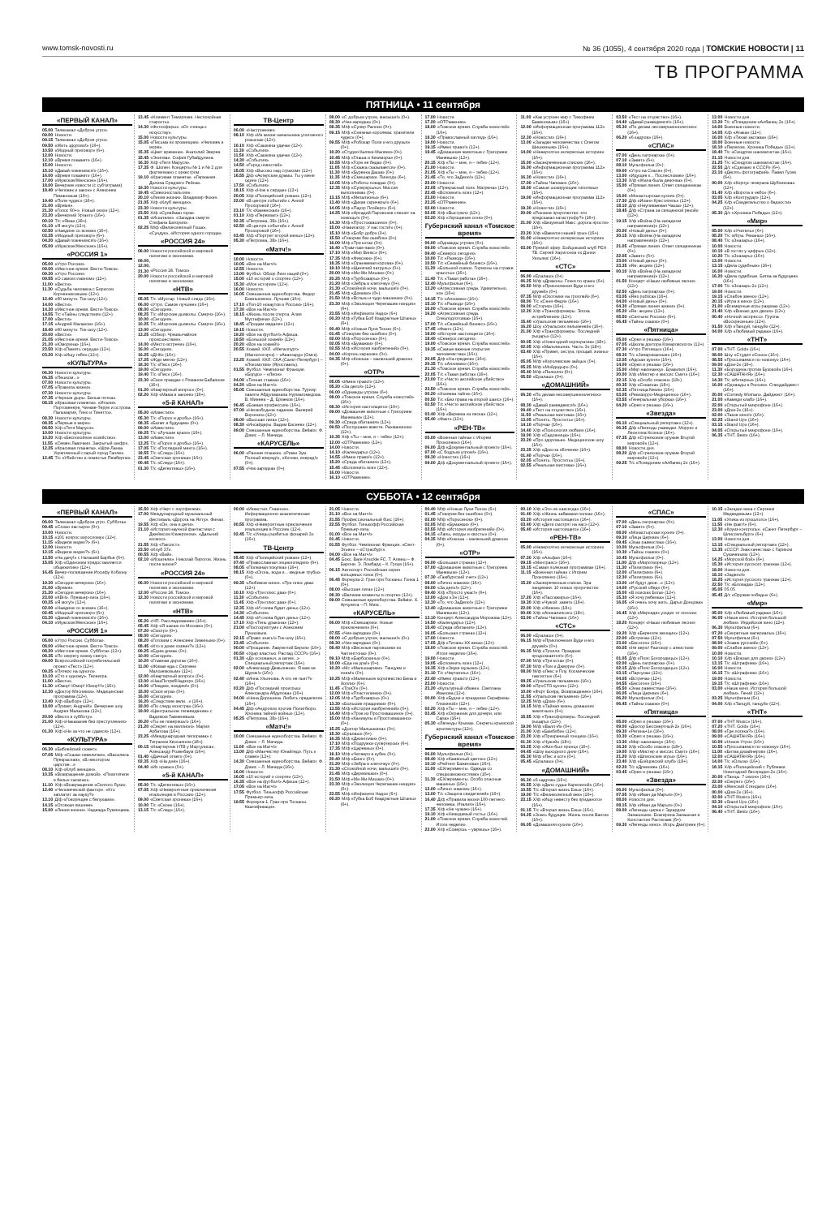www.tomsk-novosti.ru № 36 (1055), 4 сентября 2020 года | ТОМСКИЕ НОВОСТИ | 11
ТВ ПРОГРАММА
ПЯТНИЦА • 11 сентября
«ПЕРВЫЙ КАНАЛ»
05.00 Телеканал «Доброе утро».
09.00 Новости.
09.15 Телеканал «Доброе утро».
09.50 «Жить здорово!» (16+).
10.50 «Модный приговор» (6+).
12.00 Новости.
12.10 «Время покажет» (16+).
15.00 Новости.
15.10 «Давай поженимся!» (16+).
16.00 «Время покажет» (16+).
17.00 «Мужское/Женское» (16+).
18.00 Вечерние новости (с субтитрами).
18.40 «Человек и закон» с Алексеем Пимановым (16+).
19.40 «Поле чудес» (16+).
21.00 «Время».
21.30 «Голос 60+». Новый сезон (12+).
23.20 «Вечерний Ургант» (16+).
00.10 Т/с «Яма» (18+).
01.10 «Я могу!» (12+).
02.50 «Наедине со всеми» (16+).
03.35 «Модный приговор» (6+).
04.20 «Давай поженимся!» (16+).
05.00 «Мужское/Женское» (16+).
«РОССИЯ 1»
05.00 «Утро России».
09.00 «Местное время. Вести-Томск».
09.30 «Утро России».
09.55 «О самом главном» (12+).
11.00 «Вести».
11.30 «Судьба человека с Борисом Корчевниковым» (12+).
12.40 «60 минут». Ток-шоу (12+).
14.00 «Вести».
14.30 «Местное время. Вести-Томск».
14.55 Т/с «Тайны следствия» (12+).
17.00 «Вести».
17.15 «Андрей Малахов» (16+).
18.40 «60 минут». Ток-шоу (12+).
20.00 «Вести».
21.05 «Местное время. Вести-Томск».
21.20 «Юморина» (16+).
23.50 Х/ф «Память сердца» (12+).
03.20 Х/ф «Ищу тебя» (12+).
«КУЛЬТУРА»
06.30 Новости культуры.
06.35 «Пешком...»
07.00 Новости культуры.
07.05 «Правила жизни».
07.30 Новости культуры.
07.35 «Черные дыры. Белые пятна».
08.15 «Красивая планета». «Италия. Портовенере, Чинкве-Терре и острова Пальмария, Тино и Тинетто».
08.30 Новости культуры.
08.35 «Первые в мире».
08.50 Х/ф «Тетя Маруся».
10.00 Новости культуры.
10.20 Х/ф «Беспокойное хозяйство».
11.55 «Семен Лавочкин. Закрытый шифр».
12.25 «Красивая планета». «Шри-Ланка. Укрепленный старый город Галле».
12.45 Т/с «Убийство в поместье Пемберли».
13.45 «Климент Тимирязев. Неспокойная старость».
14.30 «Фотосферы». «От глянца к искусству».
15.00 Новости культуры.
15.05 «Письма из провинции». «Человек и море».
15.35 «Цвет времени». Анатолий Зверев.
15.45 «Энигма». София Губайдулина.
16.30 Х/ф «Тетя Маруся».
17.35 Ф. Шопен. Концерты № 1 и № 2 для фортепиано с оркестром.
19.10 «Красивая планета». «Германия. Долина Среднего Рейна».
19.30 Новости культуры.
19.45 «Смехоностальгия».
20.10 «Линия жизни». Владимир Фокин.
21.05 Х/ф «Клуб женщин».
23.30 Новости культуры.
23.50 Х/ф «Сулейман гора».
01.35 «Искатели». «Загадка смерти Стефана Батория».
02.25 М/ф «Великолепный Гоша», «Сундук», «История одного города».
«РОССИЯ 24»
06.00 Новости российской и мировой политики и экономики.
09.00, 12.00, 21.30 «Россия 24. Томск».
20.00 Новости российской и мировой политики и экономики.
«НТВ»
05.05 Т/с «Мухтар. Новый след» (16+).
06.00 «Утро. Самое лучшее» (16+).
08.00 «Сегодня».
08.25 Т/с «Морские дьяволы. Смерч» (16+).
10.00 «Сегодня».
10.25 Т/с «Морские дьяволы. Смерч» (16+).
13.00 «Сегодня».
13.25 «Обзор. Чрезвычайное происшествие».
14.00 «Место встречи» (16+).
16.00 «Сегодня».
16.25 «ДНК» (16+).
17.25 «Жди меня» (12+).
18.30 Т/с «Пес» (16+).
19.00 «Сегодня».
19.40 Т/с «Пес» (16+).
23.30 «Своя правда» с Романом Бабаяном (16+).
01.20 «Квартирный вопрос» (0+).
02.20 Х/ф «Мама в законе» (16+).
«5-й КАНАЛ»
05.00 «Известия».
05.30 Т/с «Порох и дробь» (16+).
08.35 «Билет в будущее» (0+).
09.00 «Известия».
09.25 Т/с «Лучшие враги» (16+).
13.00 «Известия».
13.25 Т/с «Порох и дробь» (16+).
17.05 Т/с «Последний мент» (16+).
18.55 Т/с «След» (16+).
23.45 «Светская хроника» (16+).
00.45 Т/с «След» (16+).
01.30 Т/с «Детективы» (16+).
ТВ-Центр
06.00 «Настроение».
08.10 Х/ф «Из жизни начальника уголовного розыска» (12+).
10.10 Х/ф «Сашкина удача» (12+).
11.30 «События».
11.50 Х/ф «Сашкина удача» (12+).
14.30 «События».
14.50 «Город новостей».
15.05 Х/ф «Высоко над страхом» (12+).
16.55 Д/ф «Актерские драмы. Ты у меня один» (12+).
17.50 «События».
18.15 Х/ф «Нож в сердце» (12+).
20.05 Х/ф «Полицейский роман» (12+).
22.00 «В центре событий» с Анной Прохоровой (16+).
23.10 Т/с «Каменская» (16+).
01.10 Х/ф «Перехват» (12+).
02.35 «Петровка, 38» (16+).
02.50 «В центре событий» с Анной Прохоровой (16+).
03.45 Х/ф «Портрет второй жены» (12+).
05.30 «Петровка, 38» (16+).
«Матч!»
10.00 Новости.
10.05 «Все на Матч!»
12.55 Новости.
13.00 Футбол. Обзор Лиги наций (0+).
15.00 «10 историй о спорте» (12+).
15.30 «Моя история» (12+).
16.00 Новости.
16.05 Смешанные единоборства. Федор Емельяненко. Лучшее (16+).
17.10 «Топ-10 нокаутов в России» (16+).
17.30 «Все на Матч!»
18.15 «Жизнь после спорта. Алия Мустафина» (12+).
18.45 «Продам медали» (12+).
19.15 Новости.
19.20 «Все на футбол!» Афиша.
19.50 «Большой хоккей» (12+).
20.20 «Все на хоккей!»
20.55 Хоккей. КХЛ. «Металлург» (Магнитогорск) – «Авангард» (Омск).
23.25 Хоккей. КХЛ. СКА (Санкт-Петербург) – «Локомотив» (Ярославль).
01.55 Футбол. Чемпионат Франции. «Бордо» – «Лион».
04.00 «Точная ставка» (16+).
04.20 «Все на Матч!»
05.05 Смешанные единоборства. Турнир памяти Абдулманапа Нурмагомедова. В. Минеев – Д. Ермеков (16+).
06.45 «Боевая профессия» (16+).
07.00 «Несвободное падение. Валерий Воронин» (12+).
08.00 «Высшая лига» (12+).
08.30 «Инсайдеры. Вадим Евсеев» (12+).
09.00 Смешанные единоборства. Bellator. Ф. Дэвис – Л. Мачида.
«КАРУСЕЛЬ»
06.00 «Ранние пташки». «Рикки Зум. Полный вперед!», «Котики, вперед!» (0+).
07.55 «Чик-зарядка» (0+).
08.00 «С добрым утром, малыши!» (0+).
08.30 «Чик-зарядка» (0+).
08.35 М/ф «Супер Ралли» (0+).
09.15 М/ф «Снежная королева: хранители чудес» (0+).
09.55 М/ф «Робокар Поли и его друзья» (0+).
10.20 «Студия Каляки-Маляки» (0+).
10.45 М/ф «Глаша и Кикимора» (0+).
10.55 М/ф «Горе не беда» (0+).
11.05 М/ф «Сказка сказывается» (0+).
11.30 М/ф «Буренка Даша» (0+).
11.35 М/ф «Смешарики. Пинкод» (6+).
12.05 М/ф «Роботы-поезда» (0+).
12.35 М/ф «Суперкрылья. Миссия выполнима» (0+).
13.15 М/ф «Металионы» (6+).
13.40 М/ф «Дикие скричеры!» (6+).
14.05 М/ф «Пауэр Плэйерс» (6+).
14.25 М/ф «Аркадий Паровозов спешит на помощь!» (0+).
14.30 М/ф «Простоквашино» (0+).
15.00 «Навигатор. У нас гости!» (0+).
15.10 М/ф «Бобр добр» (0+).
15.50 «Говорим без ошибок» (0+).
16.00 М/ф «Три кота» (0+).
16.40 «Трам-пам-пам» (0+).
17.10 М/ф «Мир Винкс» (6+).
17.35 М/ф «Фиксики» (0+).
18.35 М/ф «Оранжевая корова» (0+).
19.10 М/ф «Щенячий патруль» (0+).
20.00 М/ф «Ми-Ми-Мишки» (0+).
20.25 М/ф «Турбозавры» (0+).
21.20 М/ф «Зебра в клеточку» (0+).
21.30 «Спокойной ночи, малыши!» (0+).
21.45 М/ф «Домики» (0+).
21.50 М/ф «Вспыш и чудо-машинки» (0+).
23.30 М/ф «Эволюция Черепашек-ниндзя» (6+).
23.55 М/ф «Инфинити Надо» (6+).
00.20 М/ф «Губка Боб Квадратные Штаны» (6+).
00.40 М/ф «Новые Луни Тюнз» (6+).
01.45 «Говорим без ошибок» (0+).
02.00 М/ф «Поросенок» (0+).
02.05 М/ф «Бумажки» (0+).
02.55 М/ф «История изобретений» (0+).
04.00 «Король караоке» (0+).
04.35 М/ф «Кокоша – маленький дракон» (0+).
«ОТР»
05.05 «Имею право!» (12+).
05.20 «За дело!» (12+).
06.00 «Однажды утром» (6+).
08.00 «Томское время. Служба новостей» (16+).
08.30 «История настоящего» (16+).
09.00 «Домашние животные с Григорием Маневым» (12+).
09.30 «Среда обитания» (12+).
09.50 «Послушаем вместе. Рахманинов» (12+).
10.35 Х/ф «Ты – мне, я – тебе» (12+).
12.00 «ОТРажение» (12+).
14.00 Новости.
14.10 «Календарь» (12+).
14.55 «Имею право!» (12+).
15.20 «Среда обитания» (12+).
15.45 «Вспомнить все» (12+).
16.00 Новости.
16.10 «ОТРажение».
17.00 Новости.
17.20 «ОТРажение».
18.00 «Томское время. Служба новостей» (16+).
18.30 «Православный взгляд» (16+).
19.00 Новости.
19.15 «Имею право!» (12+).
19.45 «Домашние животные с Григорием Маневым» (12+).
20.15 Х/ф «Ты – мне, я – тебе» (12+).
21.00 Новости.
21.05 Х/ф «Ты – мне, я – тебе» (12+).
21.45 «То, что ЗаДело!» (12+).
22.00 Новости.
22.05 «Прекрасный полк. Матрена» (12+).
22.45 «Вспомнить все» (12+).
23.00 Новости.
23.25 «ОТРажение».
02.00 Новости.
02.05 Х/ф «Выстрел» (12+).
03.20 Х/ф «Укрощение огня» (0+).
Губернский канал «Томское время»
06.00 «Однажды утром» (6+).
09.00 «Томское время. Служба новостей».
09.40 «Северск сегодня».
10.00 Т/с «Развод» (16+).
10.50 Т/с «Семейный бизнес» (16+).
11.20 «Большой скачок. Гормоны на страже красоты» (16+).
11.40 Т/с «Такая работа» (16+).
12.40 Мультфильм (6+).
13.20 «Агрессивная среда. Удивительно, но» (16+).
14.15 Т/с «Алхимик» (16+).
15.10 Т/с «Развод» (16+).
16.00 «Томское время. Служба новостей».
16.20 «Агрессивная среда. Спецподготовка» (16+).
17.00 Т/с «Семейный бизнес» (16+).
17.45 «Факт» (12+).
18.00 «История настоящего» (16+).
18.40 «Северск сегодня».
19.00 «Томское время. Служба новостей».
19.35 «Самые важные открытия человечества» (16+).
20.05 Д/ф «На пределе» (16+).
20.35 Т/с «Алхимик» (16+).
21.30 «Томское время. Служба новостей».
22.05 Т/с «Такая работа» (16+).
23.00 Т/с «Чисто английское убийство» (16+).
23.50 «Томское время. Служба новостей».
00.20 «Хозяева тайги» (16+).
00.50 Т/с «Без права на второй шанс» (16+).
02.50 Т/с «Чисто английское убийство» (16+).
03.40 Х/ф «Веревка из песка» (12+).
05.40 «Факт» (12+).
«РЕН-ТВ»
05.00 «Военная тайна» с Игорем Прокопенко (16+).
06.00 Д/ф «Документальный проект» (16+).
07.00 «С бодрым утром!» (16+).
08.30 «Новости» (16+).
09.00 Д/ф «Документальный проект» (16+).
11.00 «Как устроен мир с Тимофеем Баженовым» (16+).
12.00 «Информационная программа 112» (16+).
12.30 «Новости» (16+).
13.00 «Загадки человечества с Олегом Шишкиным» (16+).
14.00 «Невероятно интересные истории» (16+).
15.00 «Засекреченные списки» (16+).
16.00 «Информационная программа 112» (16+).
16.30 «Новости» (16+).
17.00 «Тайны Чапман» (16+).
18.00 «Самые шокирующие гипотезы» (16+).
19.00 «Информационная программа 112» (16+).
19.30 «Новости» (16+).
20.00 «Роковое пророчество: кто предсказал катастрофу?» (16+).
21.00 Х/ф «Безумный Макс: дорога ярости» (16+).
23.20 Х/ф «Вавилон нашей эры» (16+).
01.00 «Невероятно интересные истории» (16+).
03.00 Прямой эфир. Бойцовский клуб РЕН ТВ. Сергей Харитонов vs Дэнни Уильямс (16+).
«СТС»
06.00 «Ералаш» (0+).
06.25 М/ф «Драконы. Гонки по краю» (6+).
06.50 М/ф «Приключения Вуди и его друзей» (0+).
07.35 М/ф «Охотники на троллей» (6+).
08.00 Т/с «Сеня-Федя» (16+).
09.00 «Сториз» (16+).
12.20 Х/ф «Трансформеры. Эпоха истребления» (12+).
15.40 «Уральские пельмени» (16+).
16.20 Шоу «Уральских пельменей» (16+).
21.00 Х/ф «Трансформеры. Последний рыцарь» (12+).
00.05 Х/ф «Новогодний корпоратив» (18+).
02.05 Х/ф «Мальчишник. Часть 3» (18+).
03.40 Х/ф «Привет, сестра, прощай, жизнь» (16+).
05.05 М/ф «Королевские зайцы» (0+).
05.25 М/ф «Мойдодыр» (0+).
05.40 М/ф «Пилюля» (0+).
05.50 «Ералаш» (0+).
«ДОМАШНИЙ»
06.30 «По делам несовершеннолетних» (16+).
08.30 «Давай разведемся!» (16+).
09.40 «Тест на отцовство» (16+).
11.50 «Реальная мистика» (16+).
13.05 «Понять. Простить» (16+).
14.10 «Порча» (16+).
14.40 Х/ф «Психология любви» (16+).
19.00 Х/ф «Садовница» (16+).
23.20 «Про здоровье». Медицинское шоу (16+).
23.35 Х/ф «Дом на обочине» (16+).
01.40 «Порча» (16+).
02.05 «Понять. Простить» (16+).
02.55 «Реальная мистика» (16+).
03.50 «Тест на отцовство» (16+).
04.40 «Давай разведемся!» (16+).
05.30 «По делам несовершеннолетних» (16+).
06.20 «6 кадров» (16+).
«СПАС»
07.00 «День патриарха» (0+).
07.10 «Завет» (6+).
08.10 Мультфильм (0+).
09.00 «Утро на Спасе» (0+).
13.00 «Идущие к... Послесловие» (16+).
13.30 Х/ф «Жила-была девочка» (0+).
15.00 «Прямая линия. Ответ священника» (0+).
16.00 «Монастырская кухня» (0+).
17.30 Д/ф «Иоанн Креститель» (12+).
18.10 Д/ф «Неупиваемая Чаша» (12+).
18.45 Д/ф «Страна за священной рекой» (12+).
19.15 Х/ф «Война (На западном направлении)» (12+).
20.00 «Новый день» (0+).
20.15 Х/ф «Война (На западном направлении)» (12+).
21.05 «Прямая линия. Ответ священника» (0+).
22.05 «Завет» (6+).
23.00 «Новый день» (0+).
23.35 «Re: акция» (12+).
00.10 Х/ф «Война (На западном направлении)» (12+).
01.50 Концерт «Наши любимые песни» (12+).
02.50 «День патриарха» (0+).
03.05 «Res publica» (16+).
04.00 «Новый день» (0+).
04.30 «Прямая линия жизни» (0+).
05.20 «Re: акция» (12+).
05.50 «Святыни России» (6+).
06.45 «Тайны сказок» (0+).
«Пятница»
05.00 «Орел и решка» (16+).
07.05 «Школа доктора Комаровского» (12+).
07.30 «Утро Пятницы» (16+).
08.30 Т/с «Зачарованные» (16+).
12.05 «Адская кухня» (16+).
14.00 «Орел и решка» (16+).
15.00 «Мир наизнанку». Бразилия (16+).
20.00 Х/ф «Мистер и миссис Смит» (16+).
22.15 Х/ф «Особо опасен» (18+).
00.35 Х/ф «Схватка» (18+).
02.35 «Пятница News» (16+).
03.05 «Ревизорро-Медицинно» (16+).
03.55 «Генеральная уборка» (16+).
04.20 «Орел и решка» (16+).
«Звезда»
06.10 «Специальный репортаж» (12+).
06.35 Д/ф «Легенды разведки. Моррис и Леонтина Коэны» (16+).
07.35 Д/ф «Стрелковое оружие Второй мировой» (12+).
08.00 Новости дня.
08.20 Д/ф «Стрелковое оружие Второй мировой» (12+).
09.25 Т/с «Псевдоним «Албанец-2» (16+).
13.00 Новости дня.
13.20 Т/с «Псевдоним «Албанец-2» (16+).
14.00 Военные новости.
14.05 Х/ф «Атака» (12+).
16.00 Х/ф «Тихая застава» (16+).
18.00 Военные новости.
18.10 «Перелом. Хроника Победы» (12+).
18.40 Т/с «Синдром шахматиста» (16+).
21.15 Новости дня.
21.25 Т/с «Синдром шахматиста» (16+).
22.55 Д/с «Сделано в СССР» (6+).
23.10 «Десять фотографий». Павел Гусев (6+).
00.00 Х/ф «Корпус генерала Шубникова» (12+).
01.40 Х/ф «Ворота в небо» (6+).
03.05 Х/ф «Контрудар» (12+).
04.25 Х/ф «Свидетельство о бедности» (12+).
05.30 Д/с «Хроника Победы» (12+).
«Мир»
05.00 Х/ф «Учитель» (6+).
05.20 Т/с «Игра. Реванш» (16+).
08.40 Т/с «Знахарь» (16+).
10.00 Новости.
10.10 «В гостях у цифры» (12+).
10.20 Т/с «Знахарь» (16+).
13.00 Новости.
13.15 «Дела судебные» (16+).
16.00 Новости.
16.20 «Дела судебные. Битва за будущее» (16+).
17.00 Т/с «Знахарь-2» (12+).
19.00 Новости.
19.15 «Слабое звено» (12+).
20.15 «Игра в кино» (12+).
21.00 «Всемирные игры разума» (12+).
21.40 Х/ф «Вокзал для двоих» (12+).
00.40 «Ночной экспресс». Группа «Воскресенье» (12+).
01.50 Х/ф «Танцуй, танцуй» (12+).
04.00 Х/ф «Любимый раджа» (16+).
«ТНТ»
07.00 «ТНТ. Gold» (16+).
08.00 Шоу «Студия «Союз» (16+).
08.55 «Просыпаемся по-новому» (16+).
09.00 «Дом-2» (16+).
11.30 «Бородина против Бузовой» (16+).
12.30 «САШАТАНЯ» (16+).
14.30 Т/с «Интерны» (16+).
16.00 «Однажды в России». Спецдайджест (16+).
20.00 «Comedy Woman». Дайджест (16+).
21.00 «Камеди клаб» (16+).
22.00 «Открытый микрофон» (16+).
23.00 «Дом-2» (16+).
02.00 «Такое кино!» (16+).
02.25 «Stand Up» (16+).
03.15 «Stand Up» (16+).
04.05 «Открытый микрофон» (16+).
06.35 «ТНТ. Best» (16+).
СУББОТА • 12 сентября
«ПЕРВЫЙ КАНАЛ»
06.00 Телеканал «Доброе утро. Суббота».
09.45 «Слово пастыря» (0+).
10.00 Новости.
10.15 «101 вопрос взрослому» (12+).
11.15 «Видели видео?» (6+).
12.00 Новости.
12.15 «Видели видео?» (6+).
13.50 «На дачу!» с Наташей Барбье (6+).
15.05 Х/ф «Одиноким предоставляется общежитие» (12+).
16.45 Вечер-посвящение Иосифу Кобзону (12+).
19.30 «Сегодня вечером» (16+).
21.00 «Время».
21.20 «Сегодня вечером» (16+).
23.00 «КВН». Премьер-лига (16+).
00.25 «Я могу!» (12+).
02.00 «Наедине со всеми» (16+).
02.45 «Модный приговор» (6+).
03.30 «Давай поженимся!» (16+).
04.10 «Мужское/Женское» (16+).
«РОССИЯ 1»
05.00 «Утро России. Суббота».
08.00 «Местное время. Вести-Томск».
08.20 «Местное время. Суббота» (12+).
08.35 «По секрету всему свету».
09.00 Всероссийский потребительский проект «Тест» (12+).
09.25 «Пятеро на одного».
10.10 «Сто к одному». Телеигра.
11.00 «Вести».
11.30 «Юмор! Юмор! Юмор!!!» (16+).
12.30 «Доктор Мясников». Медицинская программа (12+).
13.40 Х/ф «Выбор» (12+).
18.00 «Привет, Андрей!». Вечернее шоу Андрея Малахова (12+).
20.00 «Вести в субботу».
21.00 Х/ф «Наказание без преступления» (12+).
01.20 Х/ф «Ни за что не сдамся» (12+).
«КУЛЬТУРА»
06.30 «Библейский сюжет».
07.05 М/ф «Сказки-невелички», «Василиса Прекрасная», «В некотором царстве...»
08.10 Х/ф «Клуб женщин».
10.35 «Возвращение домой». «Похитители в белых халатах».
11.10 Х/ф «Возвращение «Святого Луки».
12.40 «Человеческий фактор». «Кто заплатит за науку?»
13.10 Д/ф «Говорящие с белухами».
14.15 «Отсекая лишнее».
15.00 «Линия жизни». Надежда Румянцева.
15.50 Х/ф «Черт с портфелем».
17.00 Международный музыкальный фестиваль «Дорога на Ялту». Финал.
19.55 Х/ф «Он, она и дети».
21.10 «История научной фантастики с Джеймсом Кэмероном». «Дальний космос».
21.55 Х/ф «Таксист».
23.50 «Клуб 37».
00.55 Х/ф «Вий».
02.10 «Искатели». Николай Пирогов. Жизнь после жизни?
«РОССИЯ 24»
06.00 Новости российской и мировой политики и экономики.
12.00 «Россия 24. Томск».
12.30 Новости российской и мировой политики и экономики.
«НТВ»
05.20 «ЧП. Расследование» (16+).
05.45 Х/ф «Я шагаю по Москве» (0+).
07.20 «Смотр» (0+).
08.00 «Сегодня».
08.20 «Готовим с Алексеем Зиминым» (0+).
08.45 «Кто в доме хозяин?» (12+).
09.25 «Едим дома» (0+).
10.00 «Сегодня».
10.20 «Главная дорога» (16+).
11.00 «Живая еда с Сергеем Малоземовым» (12+).
12.00 «Квартирный вопрос» (0+).
13.00 «НашПотребНадзор» (16+).
14.00 «Поедем, поедим!» (0+).
15.00 «Своя игра» (0+).
16.00 «Сегодня».
16.20 «Следствие вели...» (16+).
18.00 «По следу монстра» (16+).
19.00 «Центральное телевидение» с Вадимом Такменевым.
20.20 «Ты не поверишь!» (16+).
21.20 «Секрет на миллион». Мария Арбатова (16+).
23.25 «Международная пилорама» с Тиграном Кеосаяном (18+).
00.15 «Квартирник НТВ у Маргулиса». Александр Розенбаум (16+).
01.40 «Дачный ответ» (0+).
02.35 Х/ф «На дне» (16+).
04.40 «Их нравы» (0+).
«5-й КАНАЛ»
05.00 Т/с «Детективы» (16+).
07.05 Х/ф «Невероятные приключения итальянцев в России» (12+).
09.00 «Светская хроника» (16+).
10.00 Т/с «Свои» (16+).
13.15 Т/с «След» (16+).
00.00 «Известия. Главное». Информационно-аналитическая программа.
00.55 Х/ф «Невероятные приключения итальянцев в России» (12+).
02.45 Т/с «Улицы разбитых фонарей-3» (16+).
ТВ-Центр
05.45 Х/ф «Полицейский роман» (12+).
07.40 «Православная энциклопедия» (6+).
08.05 «Полезная покупка» (16+).
08.15 Х/ф «Огонь, вода и... медные трубы» (0+).
09.35 «Любимое кино». «Три плюс два» (12+).
10.10 Х/ф «Три плюс два» (0+).
11.30 «События».
11.45 Х/ф «Три плюс два» (0+).
12.35 Х/ф «И снова будет день» (12+).
14.30 «События».
14.45 Х/ф «И снова будет день» (12+).
17.10 Х/ф «Тень дракона» (12+).
21.00 «Постскриптум» с Алексеем Пушковым.
22.15 «Право знать!» Ток-шоу (16+).
23.45 «События».
00.00 «Прощание. Лаврентий Берия» (16+).
00.50 «Удар властью. Распад СССР» (16+).
01.30 «До основанья, а затем...» Специальный репортаж (16+).
02.00 «Александр Демьяненко. Я вам не Шурик!» (16+).
02.40 «Инна Ульянова. А кто не пьет?» (16+).
03.20 Д/ф «Последний проигрыш Александра Абдулова» (16+).
04.00 «Нина Дорошина. Любить предателя» (16+).
04.45 Д/ф «Андропов против Политбюро. Хроника тайной войны» (12+).
05.25 «Петровка, 38» (16+).
«Матч!»
10.00 Смешанные единоборства. Bellator. Ф. Дэвис – Л. Мачида.
11.00 «Все на Матч!»
13.00 Д/ф «Манчестер Юнайтед». Путь к славе» (12+).
14.30 Смешанные единоборства. Bellator. Ф. Дэвис – Л. Мачида (16+).
16.00 Новости.
16.05 «10 историй о спорте» (12+).
16.35 «Все на футбол!» Афиша (12+).
17.05 «Все на Матч!»
17.55 Футбол. Тинькофф Российская Премьер-лига.
19.55 Формула-1. Гран-при Тосканы. Квалификация.
21.05 Новости.
21.10 «Все на Матч!»
21.55 Профессиональный бокс (16+).
22.55 Футбол. Тинькофф Российская Премьер-лига.
01.00 «Все на Матч!»
01.45 Новости.
01.55 Футбол. Чемпионат Франции. «Сент-Этьен» – «Страсбург».
04.00 «Все на Матч!»
04.45 Бокс. Bare Knuckle FC. Т. Алвеш – Ф. Барони. Э. Ломбард – К. Гроув (16+).
06.15 Автоспорт. Российская серия кольцевых гонок (0+).
06.45 Формула-2. Гран-при Тосканы. Гонка 1 (0+).
08.00 «Высшая лига» (12+).
08.30 «Великие моменты в спорте» (12+).
09.00 Смешанные единоборства. Bellator. Х. Арчулета – П. Микс.
«КАРУСЕЛЬ»
06.00 М/ф «Смешарики. Новые приключения» (0+).
07.55 «Чик-зарядка» (0+).
08.00 «С добрым утром, малыши!» (0+).
08.30 «Чик-зарядка» (0+).
08.40 М/ф «Веселые паровозики из Чаггингтона» (0+).
09.10 М/ф «Барбоскины» (0+).
10.00 «Еда на ура!» (0+).
10.20 «Мс «Малышарики». Танцуем и поем!» (0+).
10.25 М/ф «Маленькое королевство Бена и Холли» (0+).
11.45 «ТриО!» (0+).
12.00 М/ф «Пластилинки» (0+).
12.05 М/ф «Турбозавры» (0+).
13.30 «Большие праздники» (0+).
13.55 М/ф «История изобретений» (0+).
14.40 М/ф «Трое из Простоквашино» (0+).
15.00 М/ф «Каникулы в Простоквашино» (0+).
15.25 «Доктор Малышкина» (0+).
15.30 «Ералаш» (6+).
16.35 М/ф «Джинглики» (0+).
17.10 М/ф «Подружки-супергерои» (6+).
17.35 М/ф «Царевны» (0+).
19.10 М/ф «Четверо в кубе» (0+).
20.40 М/ф «Бинг» (0+).
21.20 М/ф «Зебра в клеточку» (0+).
21.30 «Спокойной ночи, малыши!» (0+).
21.45 М/ф «Деревяшки» (0+).
21.50 М/ф «Ми-Ми-Мишки» (0+).
23.30 М/ф «Эволюция Черепашек-ниндзя» (6+).
23.55 М/ф «Инфинити Надо» (6+).
00.20 М/ф «Губка Боб Квадратные Штаны» (6+).
00.40 М/ф «Новые Луни Тюнз» (6+).
01.45 «Говорим без ошибок» (0+).
02.00 М/ф «Поросенок» (0+).
02.05 М/ф «Бумажки» (0+).
02.55 М/ф «История изобретений» (0+).
04.15 «Лапы, морды и хвосты» (0+).
04.35 М/ф «Кокоша – маленький дракон» (0+).
«ОТР»
06.00 «Большая страна» (12+).
07.00 «Домашние животные с Григорием Маневым» (12+).
07.30 «Гамбургский счет» (12+).
08.00 «Лично знаком» (16+).
09.00 «За дело!» (12+).
09.40 Х/ф «Просто ужас!» (6+).
12.00 «Дом «Э» (12+).
12.30 «То, что ЗаДело!» (12+).
12.40 «Домашние животные с Григорием Маневым» (12+).
13.10 Концерт Александра Морозова (12+).
14.50 «Календарь» (12+).
15.40 «Среда обитания» (12+).
16.05 «Большая страна» (12+).
17.00 Новости.
17.05 Д/ф «Титаны XX века» (12+).
18.00 «Томское время. Служба новостей. Итоги недели» (16+).
19.00 Новости.
19.05 «Вспомнить все» (12+).
19.35 Х/ф «Звуки музыки» (12+).
21.10 Т/с «Черчилль» (16+).
22.40 «Имею право!» (12+).
23.00 Новости.
23.20 «Культурный обмен». Светлана Иванова (12+).
00.00 Х/ф «Будни и праздники Серафимы Глюкиной» (12+).
02.20 Х/ф «Ты – мне, я – тебе» (12+).
03.45 Х/ф «Охранник для дочери, или Сара» (16+).
05.30 «Легенды Крыма». Секреты крымской архитектуры (12+).
Губернский канал «Томское время»
06.00 Мультфильм (6+).
08.40 Х/ф «Каменный цветок» (12+).
10.10 «Рейтинг Баженова» (16+).
11.00 «ЕХперименты. Одежда со спецвозможностями» (16+).
11.30 «ЕХперименты. Особо опасные машины» (16+).
12.00 «Лично знаком» (16+).
13.00 Т/с «Защита свидетелей» (16+).
16.40 Д/ф «Правила жизни 100-летнего человека. Италия» (16+).
17.35 Х/ф «Не чужие» (16+).
19.10 Х/ф «Невидимый гость» (16+).
21.00 «Томское время. Служба новостей. Итоги недели».
22.00 Х/ф «Совершь – умрешь» (16+).
00.10 Х/ф «Это не навсегда» (16+).
01.40 Х/ф «Жизнь забавами полна» (16+).
03.20 «История настоящего» (16+).
03.40 Х/ф «Дети смотрят на нас» (12+).
05.40 «История настоящего» (16+).
«РЕН-ТВ»
05.00 «Невероятно интересные истории» (16+).
07.30 Х/ф «Альфа» (16+).
09.15 «Минтранс» (16+).
10.15 «Самая полезная программа» (16+).
11.15 «Военная тайна» с Игорем Прокопенко (16+).
15.20 «Засекреченные списки. Эра пандемии: 10 новых пророчеств» (16+).
17.20 Х/ф «Пассажиры» (16+).
19.30 Х/ф «Чужой: завет» (18+).
22.00 Х/ф «Живое» (18+).
00.40 Х/ф «Апокалипсис» (18+).
03.00 «Тайны Чапман» (16+).
«СТС»
06.00 «Ералаш» (0+).
06.15 М/ф «Приключения Вуди и его друзей» (0+).
06.35 М/ф «Тролли. Праздник продолжается!» (6+).
07.00 М/ф «Три кота» (0+).
07.30 М/ф «Том и Джерри» (0+).
08.00 М/ф «Лекс и Плу. Космические таксисты» (6+).
08.25 «Уральские пельмени» (16+).
09.00 «ПроСТО кухня» (12+).
10.00 «Форт Боярд. Возвращение» (16+).
11.55 «Уральские пельмени» (16+).
12.25 М/ф «Дом» (6+).
14.15 М/ф «Тайная жизнь домашних животных» (6+).
15.55 Х/ф «Трансформеры. Последний рыцарь» (12+).
19.00 М/ф «Валл-И» (0+).
21.00 Х/ф «Бамблби» (12+).
23.20 Х/ф «Призрачный гонщик» (16+).
01.30 Х/ф «Чужой» (18+).
03.25 Х/ф «Жил-был принц» (16+).
04.45 «Шоу выходного дня» (16+).
05.30 М/ф «Пес и кот» (0+).
05.45 «Ералаш» (0+).
«ДОМАШНИЙ»
06.30 «6 кадров» (16+).
06.55 Х/ф «Дело судьи Карелиной» (16+).
10.55 Т/с «Вторая жизнь Евы» (16+).
19.00 Т/с «Великолепный век» (16+).
23.15 Х/ф «Ищу невесту без приданого» (16+).
01.15 Т/с «Вторая жизнь Евы» (16+).
04.25 «Знать будущее. Жизнь после Ванги» (16+).
06.05 «Домашняя кухня» (16+).
«СПАС»
07.00 «День патриарха» (0+).
07.10 «Завет» (6+).
08.00 «Монастырская кухня» (0+).
09.30 «Лица Церкви» (6+).
09.45 «Знак равенства» (16+).
10.00 Мультфильм (0+).
10.30 «Тайны сказок» (0+).
10.45 Мультфильм (0+).
11.00 Д/ф «Миротворец» (12+).
11.30 «Пилигрим» (6+).
12.00 «Пилигрим» (6+).
12.30 «Пилигрим» (6+).
13.00 «И будут двое...» (12+).
14.00 «Русский обед» (6+).
15.00 «В поисках Бога» (12+).
15.30 «Я хочу ребенка» (12+).
16.05 «Я очень хочу жить. Дарья Донцова» (16+).
16.45 Х/ф «Мерседес уходит от погони» (12+).
18.20 Концерт «Наши любимые песни» (12+).
19.20 Х/ф «Берегите женщин» (12+).
22.00 «Встреча» (12+).
23.00 «Бесогон» (16+).
00.05 «Не верю! Разговор с атеистом» (16+).
01.05 Д/ф «Пояс Богородицы» (12+).
02.00 «День патриарха» (0+).
02.15 Д/ф «Пояс Богородицы» (12+).
03.15 «Парсуна» (12+).
04.05 «Встреча» (12+).
04.55 «Бесогон» (16+).
05.50 «Знак равенства» (16+).
06.05 «Лица Церкви» (6+).
06.20 Мультфильм (0+).
06.45 «Тайны сказок» (0+).
«Пятница»
05.00 «Орел и решка» (16+).
09.00 «Доктор Бессмертный-2» (16+).
09.30 «Регина+1» (16+).
10.30 «Орел и решка» (16+).
13.30 «Мир наизнанку» (16+).
16.30 Х/ф «Особо опасен» (18+).
19.00 Х/ф «Мистер и миссис Смит» (16+).
21.20 Х/ф «Шпионские игры» (16+).
23.40 Х/ф «Бойцовский клуб» (18+).
02.20 Т/с «Древние» (16+).
03.45 «Орел и решка» (16+).
«Звезда»
06.00 Мультфильм (0+).
07.05 Х/ф «Иван да Марья» (0+).
08.00 Новости дня.
08.15 Х/ф «Иван да Марья» (0+).
09.00 «Легенды цирка с Эдгардом Запашным». Екатерина Запашная и Константин Растегаев (6+).
09.30 «Легенды кино». Игорь Дмитриев (6+).
10.15 «Загадки века с Сергеем Медведевым» (12+).
11.05 «Улика из прошлого» (16+).
11.55 «Не факт!» (6+).
12.30 «Круиз-контроль». «Санкт-Петербург – Шлиссельбург» (6+).
13.00 Новости дня.
13.15 «Специальный репортаж» (12+).
13.35 «СССР. Знак качества» с Гариком Сукачевым» (12+).
14.25 «Морской бой» (6+).
15.30 «История русского транжа» (12+).
18.00 Новости дня.
18.10 «Задело!»
18.25 «История русского транжа» (12+).
22.50 Т/с «Блокада» (12+).
05.05 05.05
05.45 Д/с «Оружие победы» (6+).
«Мир»
05.00 Х/ф «Любимый раджа» (16+).
06.05 «Наше кино. История большой любви». Индийское кино (12+).
06.30 Мультфильм (6+).
07.20 «Секретные материалы» (16+).
07.50 Мультфильм (6+).
08.00 «Знаем русский» (6+).
09.00 «Слабое звено» (12+).
10.00 Новости.
10.10 Х/ф «Вокзал для двоих» (12+).
13.15 Т/с «Штрафник» (16+).
16.00 Новости.
16.15 Т/с «Штрафник» (16+).
19.00 Новости.
19.15 Т/с «Штрафник» (16+).
03.00 «Наше кино. История большой любви». Гений (12+).
03.25 Мультфильм (6+).
04.00 Х/ф «Танцуй, танцуй» (12+).
«ТНТ»
07.00 «ТНТ Music» (16+).
07.20 «ТНТ. Gold» (16+).
08.00 «Где логика?» (16+).
09.00 «САШАТАНЯ» (16+).
10.00 «Новое Утро» (16+).
10.55 «Просыпаемся по-новому» (16+).
11.00 «Битва дизайнеров» (16+).
12.00 «САШАТАНЯ» (16+).
14.00 Т/с «Ольга» (16+).
18.15 Х/ф «Полицейский с Рублевки. Новогодний беспредел-2» (16+).
20.00 «Танцы. 7 сезон» (16+).
22.00 «Секрет» (16+).
23.00 «Женский Стендап» (16+).
00.00 «Дом-2» (16+).
02.00 «ТНТ Music» (16+).
02.30 «Stand Up» (16+).
04.10 «Открытый микрофон» (16+).
06.40 «ТНТ. Best» (16+).